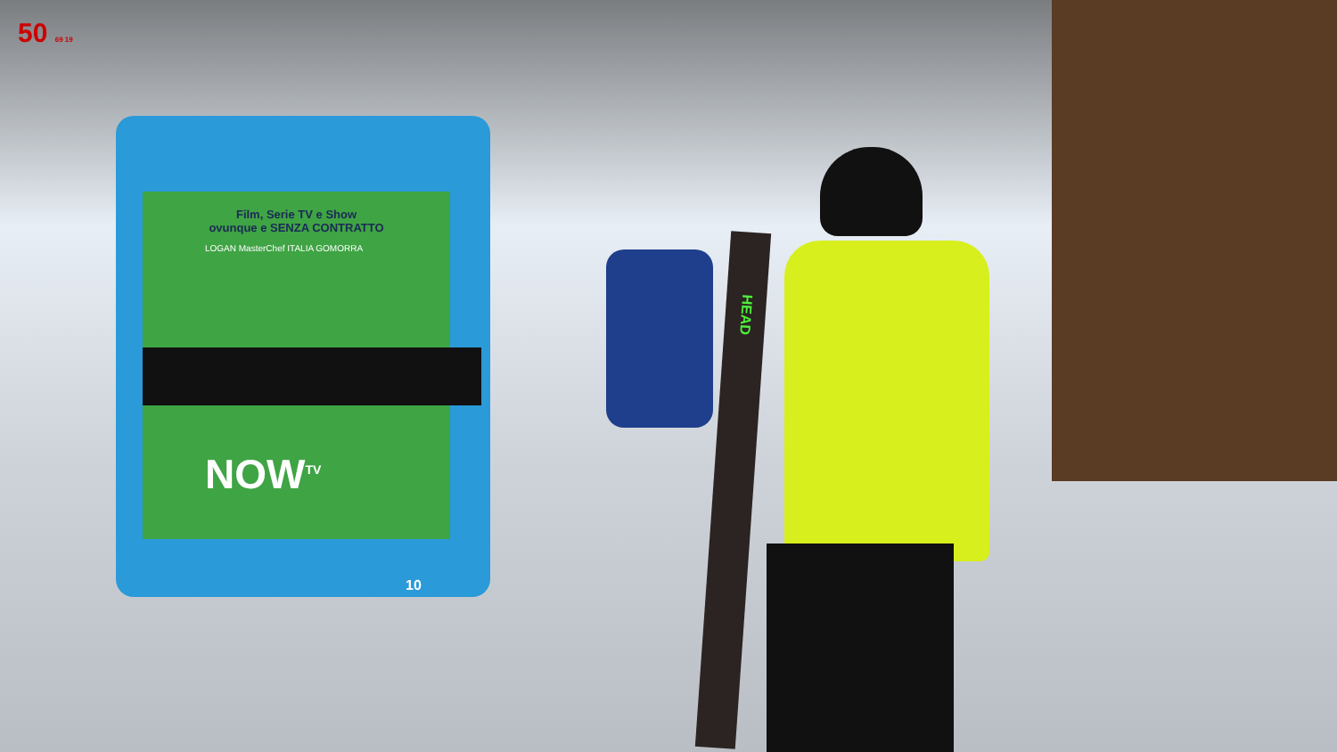50 69 19
Film, Serie TV e Show
ovunque e SENZA CONTRATTO
LOGAN MasterChef ITALIA GOMORRA
NOW<sup>TV</sup>
10
HEAD